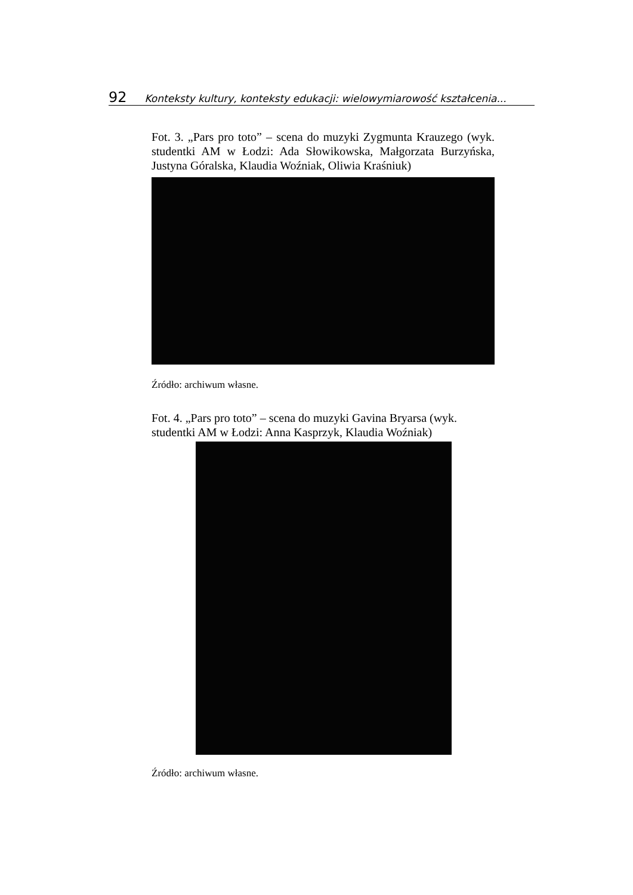92 Konteksty kultury, konteksty edukacji: wielowymiarowość kształcenia...
Fot. 3. „Pars pro toto” – scena do muzyki Zygmunta Krauzego (wyk. studentki AM w Łodzi: Ada Słowikowska, Małgorzata Burzyńska, Justyna Góralska, Klaudia Woźniak, Oliwia Kraśniuk)
Źródło: archiwum własne.
Fot. 4. „Pars pro toto” – scena do muzyki Gavina Bryarsa (wyk. studentki AM w Łodzi: Anna Kasprzyk, Klaudia Woźniak)
Źródło: archiwum własne.